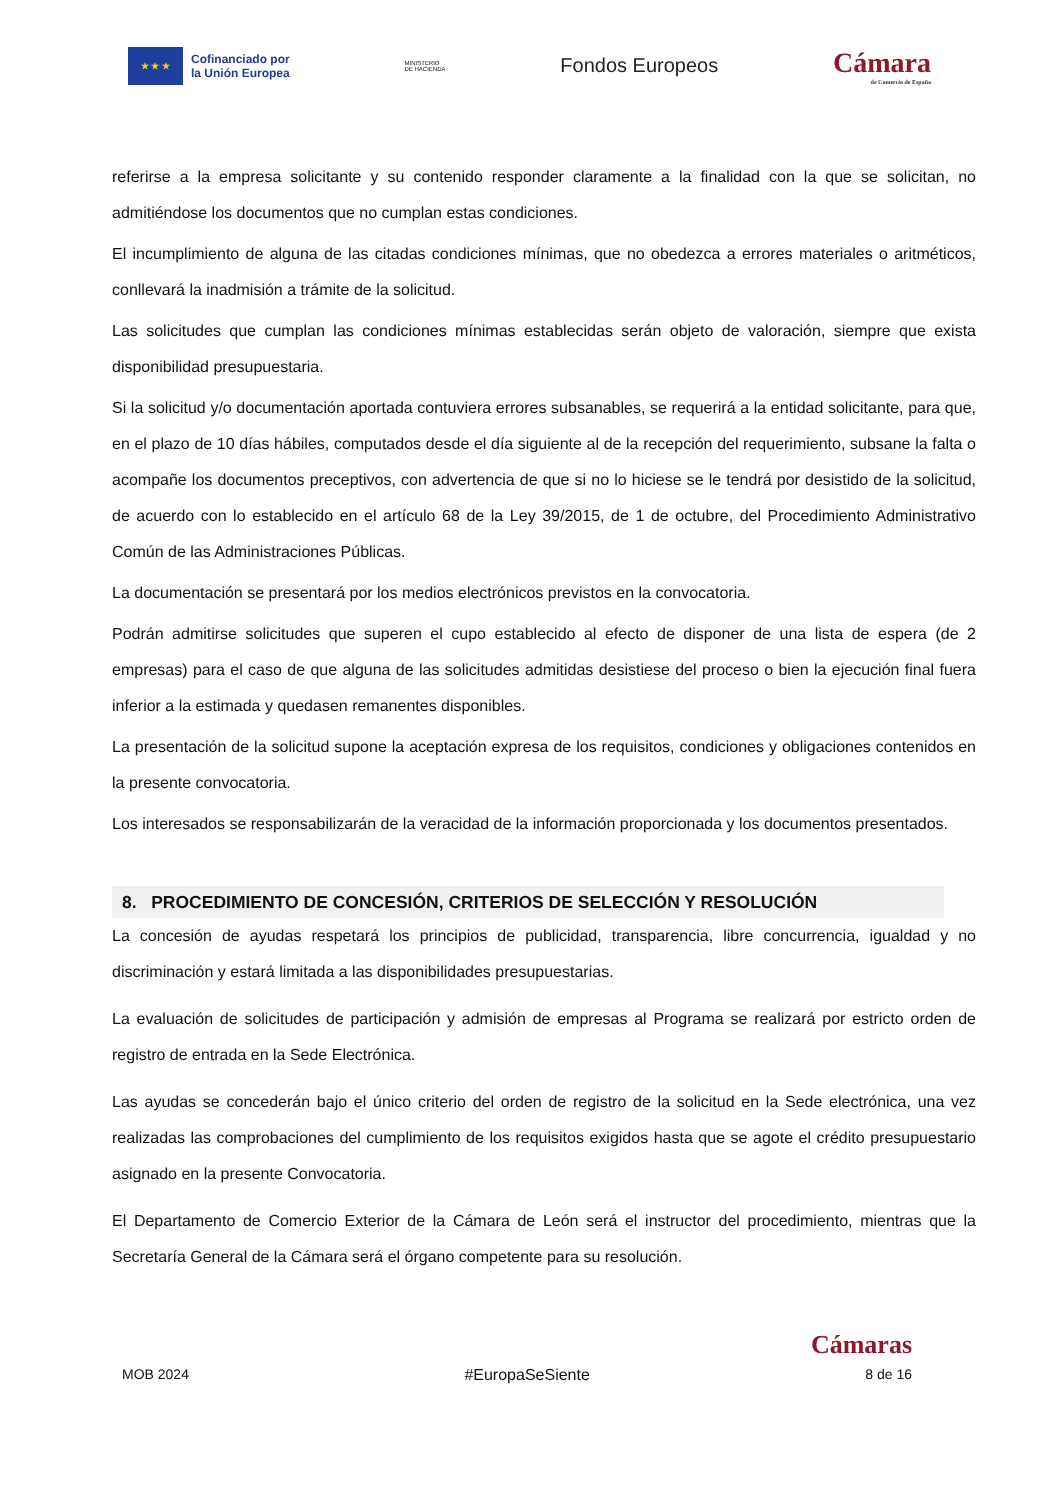★ ★ ★
Cofinanciado por
la Unión Europea
MINISTERIO
DE HACIENDA
Fondos Europeos
Cámara
de Comercio de España
referirse a la empresa solicitante y su contenido responder claramente a la finalidad con la que se solicitan, no admitiéndose los documentos que no cumplan estas condiciones.
El incumplimiento de alguna de las citadas condiciones mínimas, que no obedezca a errores materiales o aritméticos, conllevará la inadmisión a trámite de la solicitud.
Las solicitudes que cumplan las condiciones mínimas establecidas serán objeto de valoración, siempre que exista disponibilidad presupuestaria.
Si la solicitud y/o documentación aportada contuviera errores subsanables, se requerirá a la entidad solicitante, para que, en el plazo de 10 días hábiles, computados desde el día siguiente al de la recepción del requerimiento, subsane la falta o acompañe los documentos preceptivos, con advertencia de que si no lo hiciese se le tendrá por desistido de la solicitud, de acuerdo con lo establecido en el artículo 68 de la Ley 39/2015, de 1 de octubre, del Procedimiento Administrativo Común de las Administraciones Públicas.
La documentación se presentará por los medios electrónicos previstos en la convocatoria.
Podrán admitirse solicitudes que superen el cupo establecido al efecto de disponer de una lista de espera (de 2 empresas) para el caso de que alguna de las solicitudes admitidas desistiese del proceso o bien la ejecución final fuera inferior a la estimada y quedasen remanentes disponibles.
La presentación de la solicitud supone la aceptación expresa de los requisitos, condiciones y obligaciones contenidos en la presente convocatoria.
Los interesados se responsabilizarán de la veracidad de la información proporcionada y los documentos presentados.
8. PROCEDIMIENTO DE CONCESIÓN, CRITERIOS DE SELECCIÓN Y RESOLUCIÓN
La concesión de ayudas respetará los principios de publicidad, transparencia, libre concurrencia, igualdad y no discriminación y estará limitada a las disponibilidades presupuestarias.
La evaluación de solicitudes de participación y admisión de empresas al Programa se realizará por estricto orden de registro de entrada en la Sede Electrónica.
Las ayudas se concederán bajo el único criterio del orden de registro de la solicitud en la Sede electrónica, una vez realizadas las comprobaciones del cumplimiento de los requisitos exigidos hasta que se agote el crédito presupuestario asignado en la presente Convocatoria.
El Departamento de Comercio Exterior de la Cámara de León será el instructor del procedimiento, mientras que la Secretaría General de la Cámara será el órgano competente para su resolución.
Cámaras
MOB 2024 #EuropaSeSiente 8 de 16